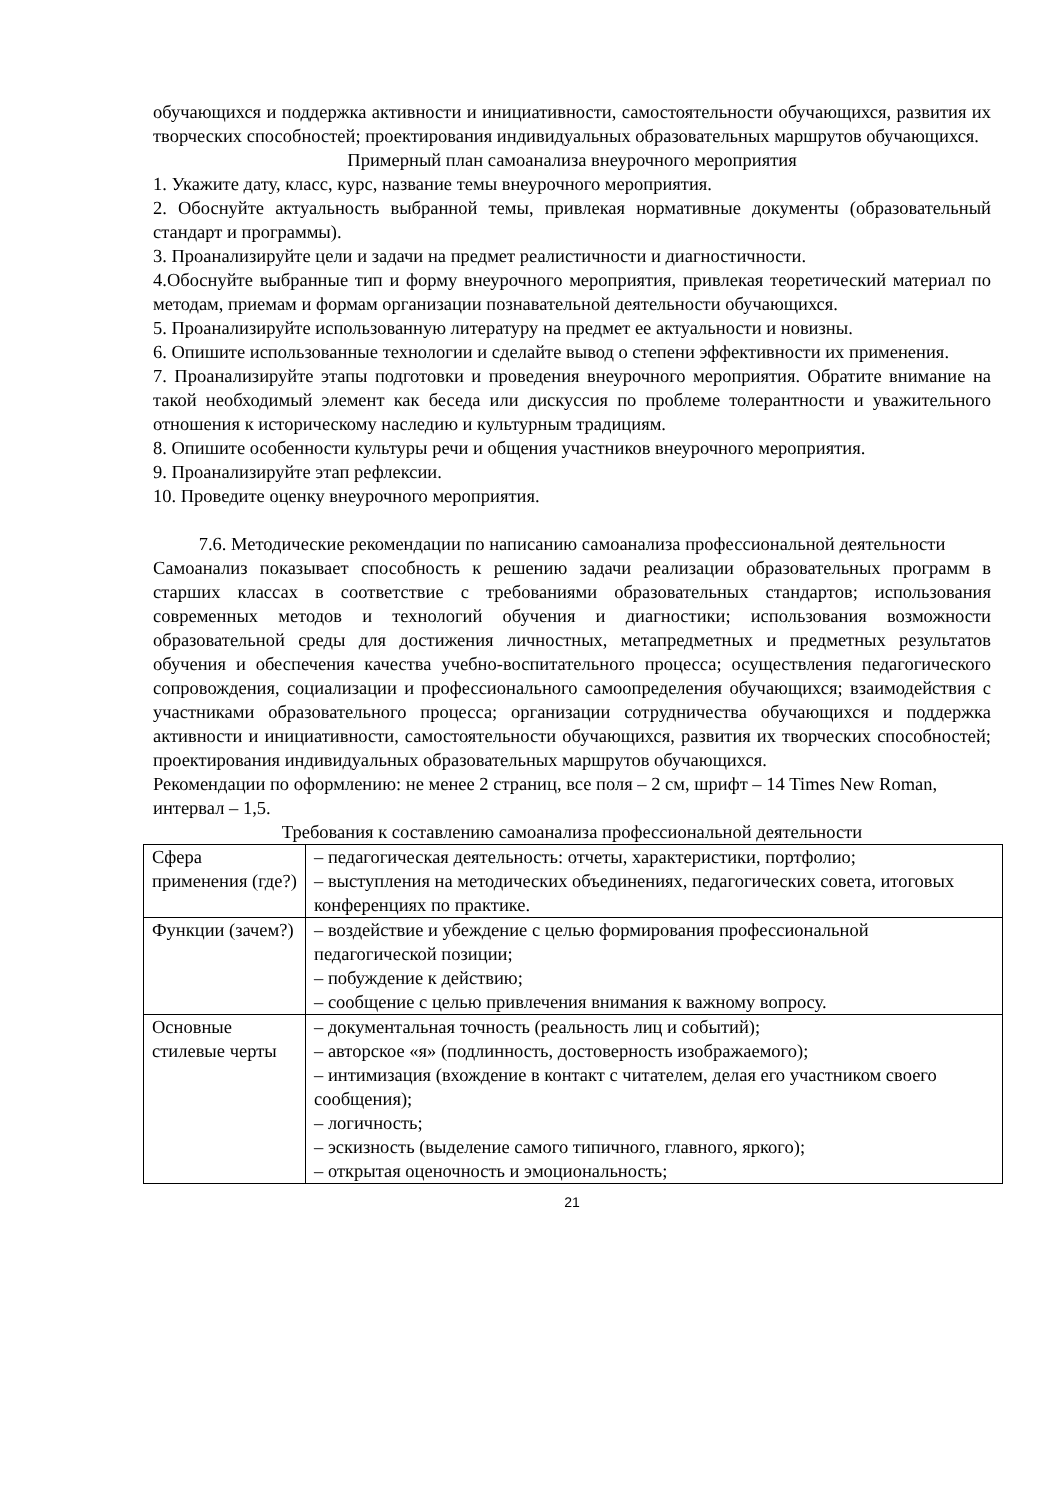обучающихся и поддержка активности и инициативности, самостоятельности обучающихся, развития их творческих способностей; проектирования индивидуальных образовательных маршрутов обучающихся.
Примерный план самоанализа внеурочного мероприятия
1. Укажите дату, класс, курс, название темы внеурочного мероприятия.
2. Обоснуйте актуальность выбранной темы, привлекая нормативные документы (образовательный стандарт и программы).
3. Проанализируйте цели и задачи на предмет реалистичности и диагностичности.
4.Обоснуйте выбранные тип и форму внеурочного мероприятия, привлекая теоретический материал по методам, приемам и формам организации познавательной деятельности обучающихся.
5. Проанализируйте использованную литературу на предмет ее актуальности и новизны.
6. Опишите использованные технологии и сделайте вывод о степени эффективности их применения.
7. Проанализируйте этапы подготовки и проведения внеурочного мероприятия. Обратите внимание на такой необходимый элемент как беседа или дискуссия по проблеме толерантности и уважительного отношения к историческому наследию и культурным традициям.
8. Опишите особенности культуры речи и общения участников внеурочного мероприятия.
9. Проанализируйте этап рефлексии.
10. Проведите оценку внеурочного мероприятия.
7.6. Методические рекомендации по написанию самоанализа профессиональной деятельности
Самоанализ показывает способность к решению задачи реализации образовательных программ в старших классах в соответствие с требованиями образовательных стандартов; использования современных методов и технологий обучения и диагностики; использования возможности образовательной среды для достижения личностных, метапредметных и предметных результатов обучения и обеспечения качества учебно-воспитательного процесса; осуществления педагогического сопровождения, социализации и профессионального самоопределения обучающихся; взаимодействия с участниками образовательного процесса; организации сотрудничества обучающихся и поддержка активности и инициативности, самостоятельности обучающихся, развития их творческих способностей; проектирования индивидуальных образовательных маршрутов обучающихся.
Рекомендации по оформлению: не менее 2 страниц, все поля – 2 см, шрифт – 14 Times New Roman, интервал – 1,5.
Требования к составлению самоанализа профессиональной деятельности
| Сфера применения (где?) | – педагогическая деятельность: отчеты, характеристики, портфолио; – выступления на методических объединениях, педагогических совета, итоговых конференциях по практике. |
| Функции (зачем?) | – воздействие и убеждение с целью формирования профессиональной педагогической позиции; – побуждение к действию; – сообщение с целью привлечения внимания к важному вопросу. |
| Основные стилевые черты | – документальная точность (реальность лиц и событий); – авторское «я» (подлинность, достоверность изображаемого); – интимизация (вхождение в контакт с читателем, делая его участником своего сообщения); – логичность; – эскизность (выделение самого типичного, главного, яркого); – открытая оценочность и эмоциональность; |
21